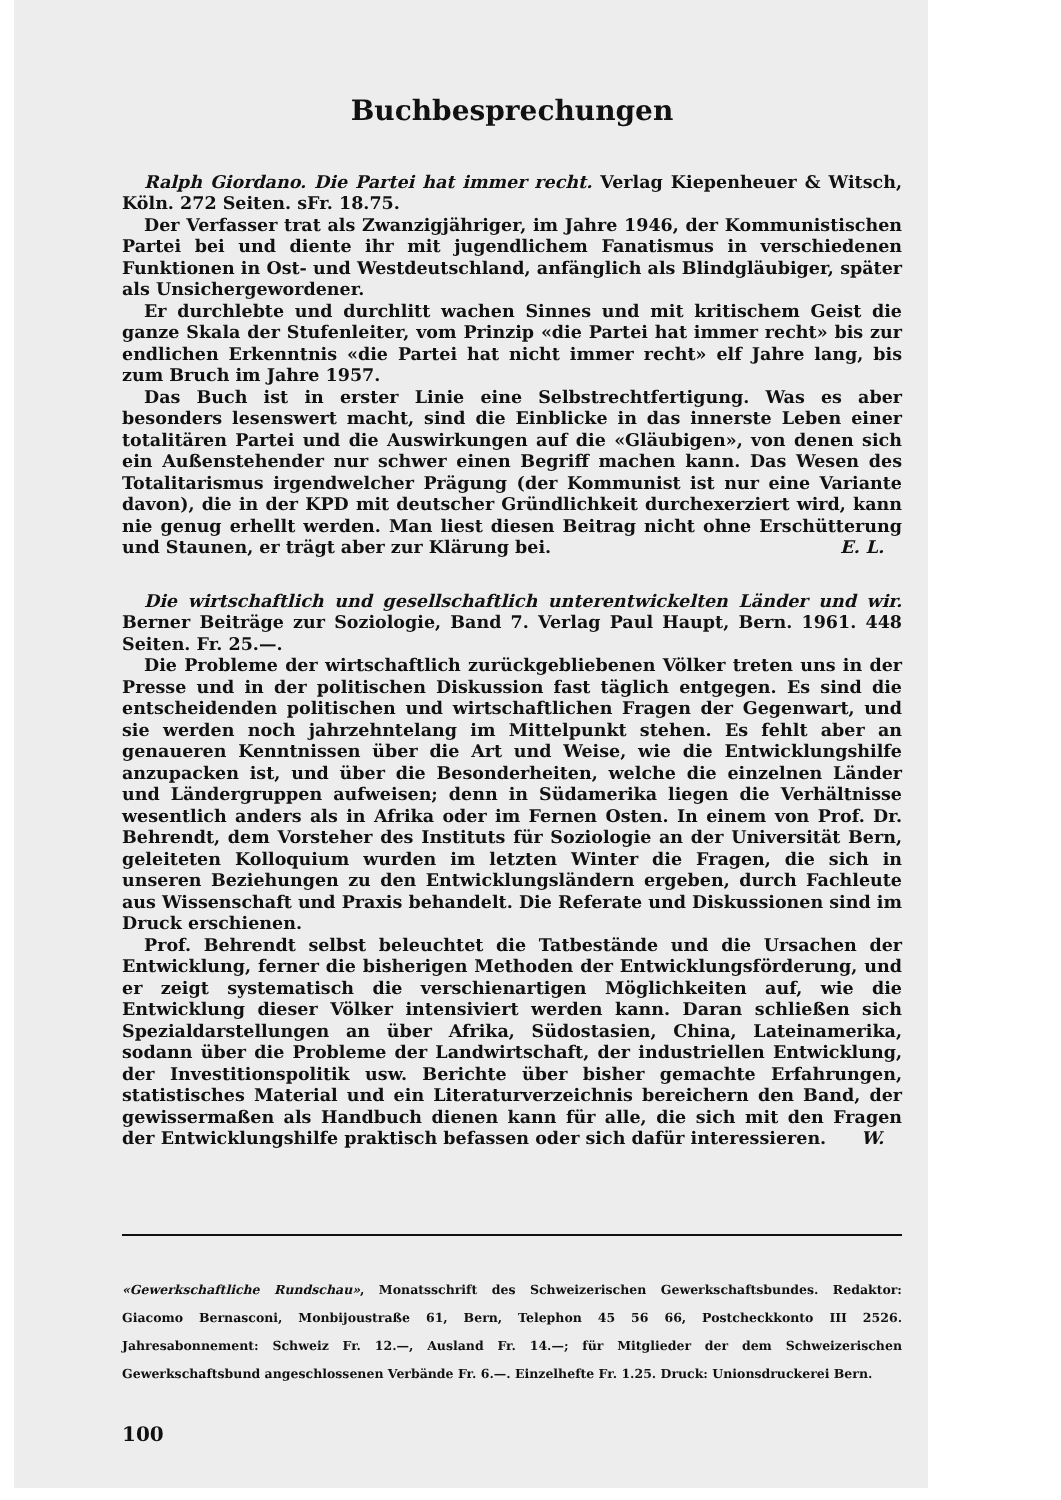Buchbesprechungen
Ralph Giordano. Die Partei hat immer recht. Verlag Kiepenheuer & Witsch, Köln. 272 Seiten. sFr. 18.75.
Der Verfasser trat als Zwanzigjähriger, im Jahre 1946, der Kommunistischen Partei bei und diente ihr mit jugendlichem Fanatismus in verschiedenen Funktionen in Ost- und Westdeutschland, anfänglich als Blindgläubiger, später als Unsichergewordener.
Er durchlebte und durchlitt wachen Sinnes und mit kritischem Geist die ganze Skala der Stufenleiter, vom Prinzip «die Partei hat immer recht» bis zur endlichen Erkenntnis «die Partei hat nicht immer recht» elf Jahre lang, bis zum Bruch im Jahre 1957.
Das Buch ist in erster Linie eine Selbstrechtfertigung. Was es aber besonders lesenswert macht, sind die Einblicke in das innerste Leben einer totalitären Partei und die Auswirkungen auf die «Gläubigen», von denen sich ein Außenstehender nur schwer einen Begriff machen kann. Das Wesen des Totalitarismus irgendwelcher Prägung (der Kommunist ist nur eine Variante davon), die in der KPD mit deutscher Gründlichkeit durchexerziert wird, kann nie genug erhellt werden. Man liest diesen Beitrag nicht ohne Erschütterung und Staunen, er trägt aber zur Klärung bei. E. L.
Die wirtschaftlich und gesellschaftlich unterentwickelten Länder und wir. Berner Beiträge zur Soziologie, Band 7. Verlag Paul Haupt, Bern. 1961. 448 Seiten. Fr. 25.—.
Die Probleme der wirtschaftlich zurückgebliebenen Völker treten uns in der Presse und in der politischen Diskussion fast täglich entgegen. Es sind die entscheidenden politischen und wirtschaftlichen Fragen der Gegenwart, und sie werden noch jahrzehntelang im Mittelpunkt stehen. Es fehlt aber an genaueren Kenntnissen über die Art und Weise, wie die Entwicklungshilfe anzupacken ist, und über die Besonderheiten, welche die einzelnen Länder und Ländergruppen aufweisen; denn in Südamerika liegen die Verhältnisse wesentlich anders als in Afrika oder im Fernen Osten. In einem von Prof. Dr. Behrendt, dem Vorsteher des Instituts für Soziologie an der Universität Bern, geleiteten Kolloquium wurden im letzten Winter die Fragen, die sich in unseren Beziehungen zu den Entwicklungsländern ergeben, durch Fachleute aus Wissenschaft und Praxis behandelt. Die Referate und Diskussionen sind im Druck erschienen.
Prof. Behrendt selbst beleuchtet die Tatbestände und die Ursachen der Entwicklung, ferner die bisherigen Methoden der Entwicklungsförderung, und er zeigt systematisch die verschienartigen Möglichkeiten auf, wie die Entwicklung dieser Völker intensiviert werden kann. Daran schließen sich Spezialdarstellungen an über Afrika, Südostasien, China, Lateinamerika, sodann über die Probleme der Landwirtschaft, der industriellen Entwicklung, der Investitionspolitik usw. Berichte über bisher gemachte Erfahrungen, statistisches Material und ein Literaturverzeichnis bereichern den Band, der gewissermaßen als Handbuch dienen kann für alle, die sich mit den Fragen der Entwicklungshilfe praktisch befassen oder sich dafür interessieren. W.
«Gewerkschaftliche Rundschau», Monatsschrift des Schweizerischen Gewerkschaftsbundes. Redaktor: Giacomo Bernasconi, Monbijoustraße 61, Bern, Telephon 45 56 66, Postcheckkonto III 2526. Jahresabonnement: Schweiz Fr. 12.—, Ausland Fr. 14.—; für Mitglieder der dem Schweizerischen Gewerkschaftsbund angeschlossenen Verbände Fr. 6.—. Einzelhefte Fr. 1.25. Druck: Unionsdruckerei Bern.
100